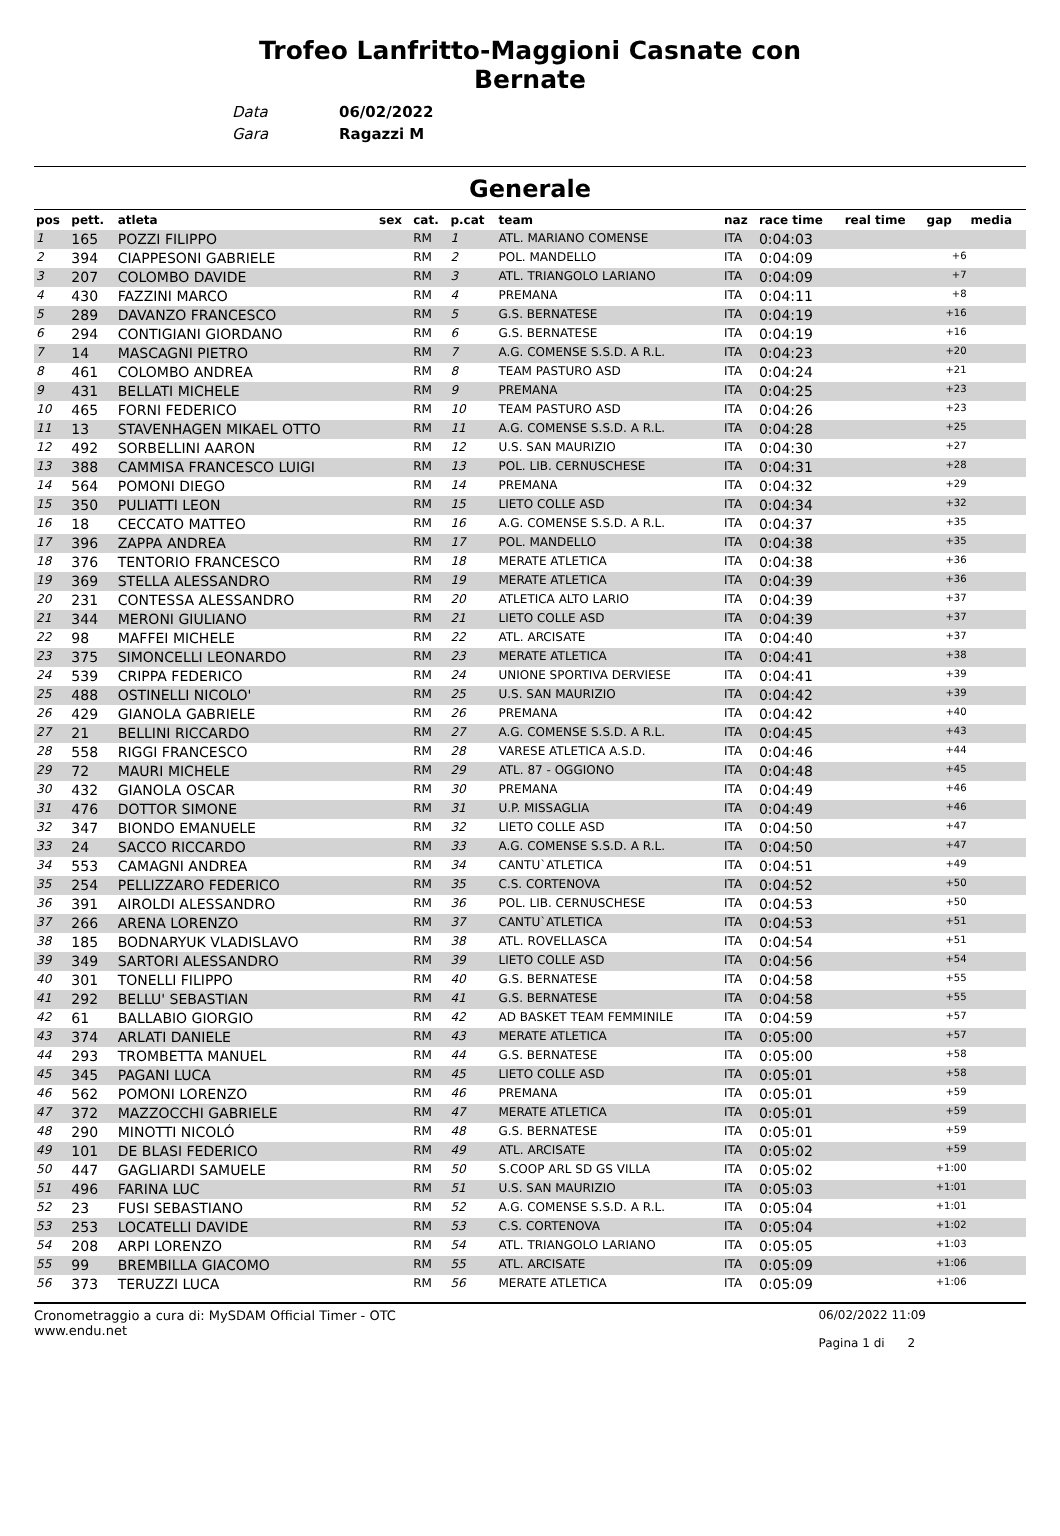Trofeo Lanfritto-Maggioni Casnate con
Bernate
| Data | 06/02/2022 |
| Gara | Ragazzi M |
Generale
| pos | pett. | atleta | sex | cat. | p.cat | team | naz | race time | real time | gap | media |
| --- | --- | --- | --- | --- | --- | --- | --- | --- | --- | --- | --- |
| 1 | 165 | POZZI FILIPPO | | RM | 1 | ATL. MARIANO COMENSE | ITA | 0:04:03 | | | |
| 2 | 394 | CIAPPESONI GABRIELE | | RM | 2 | POL. MANDELLO | ITA | 0:04:09 | | +6 | |
| 3 | 207 | COLOMBO DAVIDE | | RM | 3 | ATL. TRIANGOLO LARIANO | ITA | 0:04:09 | | +7 | |
| 4 | 430 | FAZZINI MARCO | | RM | 4 | PREMANA | ITA | 0:04:11 | | +8 | |
| 5 | 289 | DAVANZO FRANCESCO | | RM | 5 | G.S. BERNATESE | ITA | 0:04:19 | | +16 | |
| 6 | 294 | CONTIGIANI GIORDANO | | RM | 6 | G.S. BERNATESE | ITA | 0:04:19 | | +16 | |
| 7 | 14 | MASCAGNI PIETRO | | RM | 7 | A.G. COMENSE S.S.D. A R.L. | ITA | 0:04:23 | | +20 | |
| 8 | 461 | COLOMBO ANDREA | | RM | 8 | TEAM PASTURO ASD | ITA | 0:04:24 | | +21 | |
| 9 | 431 | BELLATI MICHELE | | RM | 9 | PREMANA | ITA | 0:04:25 | | +23 | |
| 10 | 465 | FORNI FEDERICO | | RM | 10 | TEAM PASTURO ASD | ITA | 0:04:26 | | +23 | |
| 11 | 13 | STAVENHAGEN MIKAEL OTTO | | RM | 11 | A.G. COMENSE S.S.D. A R.L. | ITA | 0:04:28 | | +25 | |
| 12 | 492 | SORBELLINI AARON | | RM | 12 | U.S. SAN MAURIZIO | ITA | 0:04:30 | | +27 | |
| 13 | 388 | CAMMISA FRANCESCO LUIGI | | RM | 13 | POL. LIB. CERNUSCHESE | ITA | 0:04:31 | | +28 | |
| 14 | 564 | POMONI DIEGO | | RM | 14 | PREMANA | ITA | 0:04:32 | | +29 | |
| 15 | 350 | PULIATTI LEON | | RM | 15 | LIETO COLLE ASD | ITA | 0:04:34 | | +32 | |
| 16 | 18 | CECCATO MATTEO | | RM | 16 | A.G. COMENSE S.S.D. A R.L. | ITA | 0:04:37 | | +35 | |
| 17 | 396 | ZAPPA ANDREA | | RM | 17 | POL. MANDELLO | ITA | 0:04:38 | | +35 | |
| 18 | 376 | TENTORIO FRANCESCO | | RM | 18 | MERATE ATLETICA | ITA | 0:04:38 | | +36 | |
| 19 | 369 | STELLA ALESSANDRO | | RM | 19 | MERATE ATLETICA | ITA | 0:04:39 | | +36 | |
| 20 | 231 | CONTESSA ALESSANDRO | | RM | 20 | ATLETICA ALTO LARIO | ITA | 0:04:39 | | +37 | |
| 21 | 344 | MERONI GIULIANO | | RM | 21 | LIETO COLLE ASD | ITA | 0:04:39 | | +37 | |
| 22 | 98 | MAFFEI MICHELE | | RM | 22 | ATL. ARCISATE | ITA | 0:04:40 | | +37 | |
| 23 | 375 | SIMONCELLI LEONARDO | | RM | 23 | MERATE ATLETICA | ITA | 0:04:41 | | +38 | |
| 24 | 539 | CRIPPA FEDERICO | | RM | 24 | UNIONE SPORTIVA DERVIESE | ITA | 0:04:41 | | +39 | |
| 25 | 488 | OSTINELLI NICOLO' | | RM | 25 | U.S. SAN MAURIZIO | ITA | 0:04:42 | | +39 | |
| 26 | 429 | GIANOLA GABRIELE | | RM | 26 | PREMANA | ITA | 0:04:42 | | +40 | |
| 27 | 21 | BELLINI RICCARDO | | RM | 27 | A.G. COMENSE S.S.D. A R.L. | ITA | 0:04:45 | | +43 | |
| 28 | 558 | RIGGI FRANCESCO | | RM | 28 | VARESE ATLETICA A.S.D. | ITA | 0:04:46 | | +44 | |
| 29 | 72 | MAURI MICHELE | | RM | 29 | ATL. 87 - OGGIONO | ITA | 0:04:48 | | +45 | |
| 30 | 432 | GIANOLA OSCAR | | RM | 30 | PREMANA | ITA | 0:04:49 | | +46 | |
| 31 | 476 | DOTTOR SIMONE | | RM | 31 | U.P. MISSAGLIA | ITA | 0:04:49 | | +46 | |
| 32 | 347 | BIONDO EMANUELE | | RM | 32 | LIETO COLLE ASD | ITA | 0:04:50 | | +47 | |
| 33 | 24 | SACCO RICCARDO | | RM | 33 | A.G. COMENSE S.S.D. A R.L. | ITA | 0:04:50 | | +47 | |
| 34 | 553 | CAMAGNI ANDREA | | RM | 34 | CANTU`ATLETICA | ITA | 0:04:51 | | +49 | |
| 35 | 254 | PELLIZZARO FEDERICO | | RM | 35 | C.S. CORTENOVA | ITA | 0:04:52 | | +50 | |
| 36 | 391 | AIROLDI ALESSANDRO | | RM | 36 | POL. LIB. CERNUSCHESE | ITA | 0:04:53 | | +50 | |
| 37 | 266 | ARENA LORENZO | | RM | 37 | CANTU`ATLETICA | ITA | 0:04:53 | | +51 | |
| 38 | 185 | BODNARYUK VLADISLAVO | | RM | 38 | ATL. ROVELLASCA | ITA | 0:04:54 | | +51 | |
| 39 | 349 | SARTORI ALESSANDRO | | RM | 39 | LIETO COLLE ASD | ITA | 0:04:56 | | +54 | |
| 40 | 301 | TONELLI FILIPPO | | RM | 40 | G.S. BERNATESE | ITA | 0:04:58 | | +55 | |
| 41 | 292 | BELLU' SEBASTIAN | | RM | 41 | G.S. BERNATESE | ITA | 0:04:58 | | +55 | |
| 42 | 61 | BALLABIO GIORGIO | | RM | 42 | AD BASKET TEAM FEMMINILE | ITA | 0:04:59 | | +57 | |
| 43 | 374 | ARLATI DANIELE | | RM | 43 | MERATE ATLETICA | ITA | 0:05:00 | | +57 | |
| 44 | 293 | TROMBETTA MANUEL | | RM | 44 | G.S. BERNATESE | ITA | 0:05:00 | | +58 | |
| 45 | 345 | PAGANI LUCA | | RM | 45 | LIETO COLLE ASD | ITA | 0:05:01 | | +58 | |
| 46 | 562 | POMONI LORENZO | | RM | 46 | PREMANA | ITA | 0:05:01 | | +59 | |
| 47 | 372 | MAZZOCCHI GABRIELE | | RM | 47 | MERATE ATLETICA | ITA | 0:05:01 | | +59 | |
| 48 | 290 | MINOTTI NICOLÓ | | RM | 48 | G.S. BERNATESE | ITA | 0:05:01 | | +59 | |
| 49 | 101 | DE BLASI FEDERICO | | RM | 49 | ATL. ARCISATE | ITA | 0:05:02 | | +59 | |
| 50 | 447 | GAGLIARDI SAMUELE | | RM | 50 | S.COOP ARL SD GS VILLA | ITA | 0:05:02 | | +1:00 | |
| 51 | 496 | FARINA LUC | | RM | 51 | U.S. SAN MAURIZIO | ITA | 0:05:03 | | +1:01 | |
| 52 | 23 | FUSI SEBASTIANO | | RM | 52 | A.G. COMENSE S.S.D. A R.L. | ITA | 0:05:04 | | +1:01 | |
| 53 | 253 | LOCATELLI DAVIDE | | RM | 53 | C.S. CORTENOVA | ITA | 0:05:04 | | +1:02 | |
| 54 | 208 | ARPI LORENZO | | RM | 54 | ATL. TRIANGOLO LARIANO | ITA | 0:05:05 | | +1:03 | |
| 55 | 99 | BREMBILLA GIACOMO | | RM | 55 | ATL. ARCISATE | ITA | 0:05:09 | | +1:06 | |
| 56 | 373 | TERUZZI LUCA | | RM | 56 | MERATE ATLETICA | ITA | 0:05:09 | | +1:06 | |
Cronometraggio a cura di: MySDAM Official Timer - OTC
www.endu.net
06/02/2022 11:09
Pagina 1 di 2